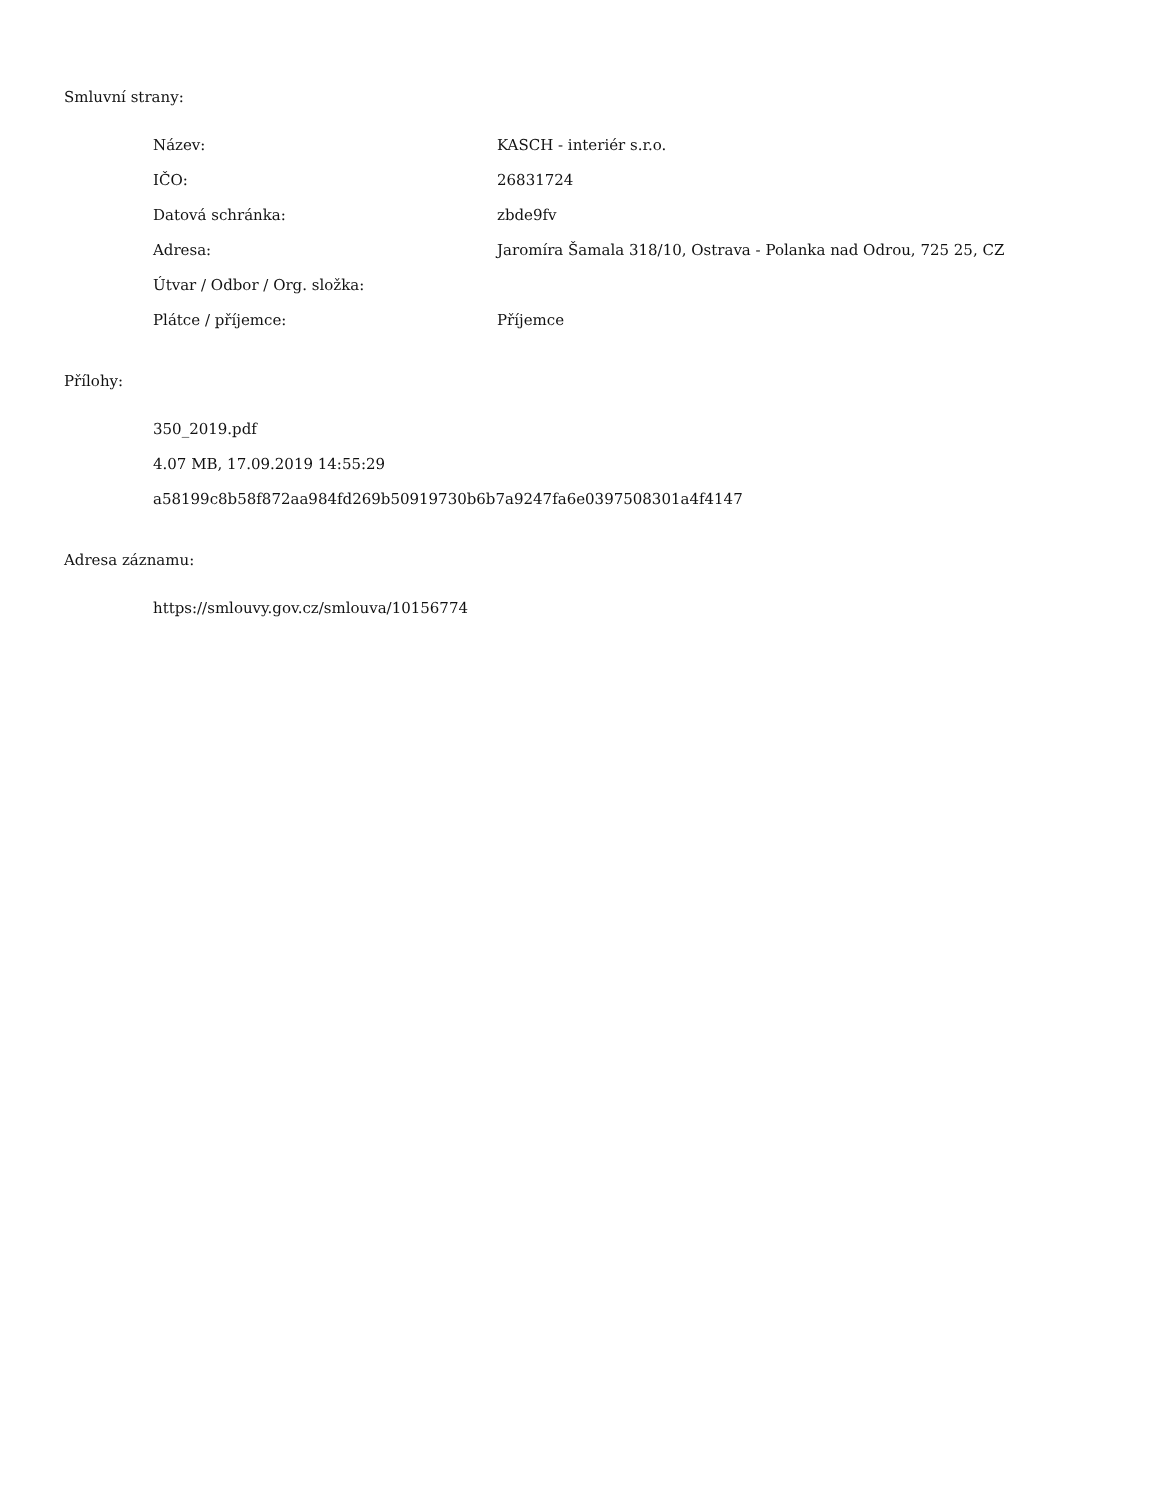Smluvní strany:
| Název: | KASCH - interiér s.r.o. |
| IČO: | 26831724 |
| Datová schránka: | zbde9fv |
| Adresa: | Jaromíra Šamala 318/10, Ostrava - Polanka nad Odrou, 725 25, CZ |
| Útvar / Odbor / Org. složka: | |
| Plátce / příjemce: | Příjemce |
Přílohy:
350_2019.pdf
4.07 MB, 17.09.2019 14:55:29
a58199c8b58f872aa984fd269b50919730b6b7a9247fa6e0397508301a4f4147
Adresa záznamu:
https://smlouvy.gov.cz/smlouva/10156774